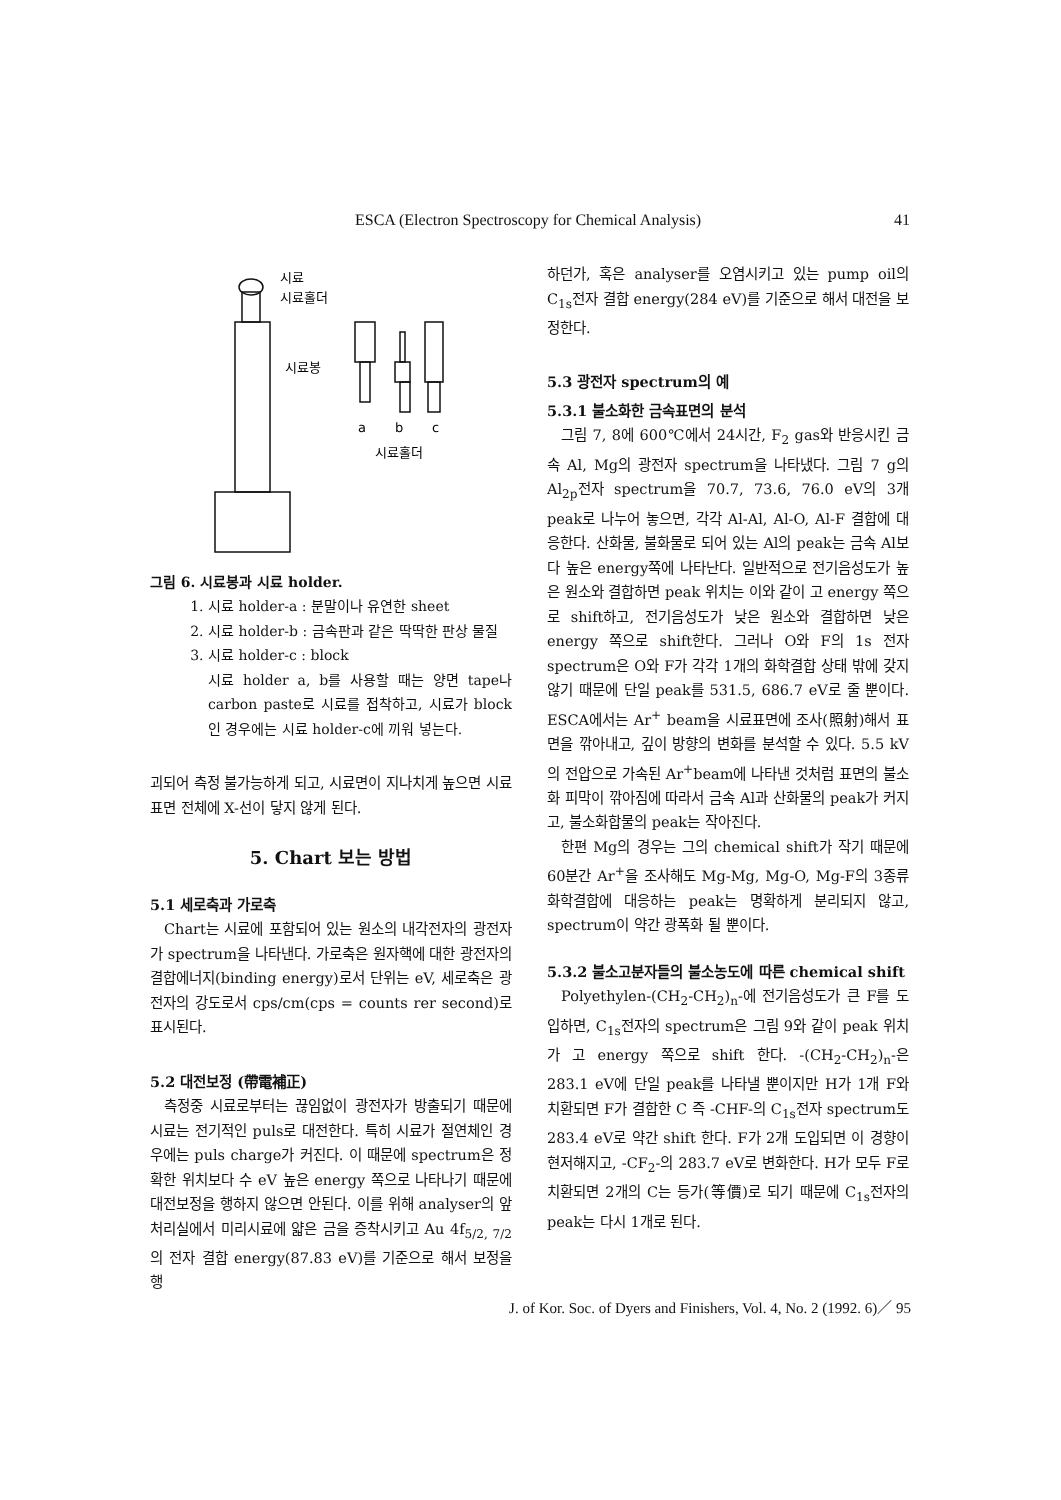ESCA (Electron Spectroscopy for Chemical Analysis) 41
시료
시료홀더
시료봉
a
b
c
시료홀더
그림 6. 시료봉과 시료 holder.
1. 시료 holder-a : 분말이나 유연한 sheet
2. 시료 holder-b : 금속판과 같은 딱딱한 판상 물질
3. 시료 holder-c : block
시료 holder a, b를 사용할 때는 양면 tape나 carbon paste로 시료를 접착하고, 시료가 block인 경우에는 시료 holder-c에 끼워 넣는다.
괴되어 측정 불가능하게 되고, 시료면이 지나치게 높으면 시료표면 전체에 X-선이 닿지 않게 된다.
5. Chart 보는 방법
5.1 세로축과 가로축
Chart는 시료에 포함되어 있는 원소의 내각전자의 광전자가 spectrum을 나타낸다. 가로축은 원자핵에 대한 광전자의 결합에너지(binding energy)로서 단위는 eV, 세로축은 광전자의 강도로서 cps/cm(cps = counts rer second)로 표시된다.
5.2 대전보정 (帶電補正)
측정중 시료로부터는 끊임없이 광전자가 방출되기 때문에 시료는 전기적인 puls로 대전한다. 특히 시료가 절연체인 경우에는 puls charge가 커진다. 이 때문에 spectrum은 정확한 위치보다 수 eV 높은 energy 쪽으로 나타나기 때문에 대전보정을 행하지 않으면 안된다. 이를 위해 analyser의 앞처리실에서 미리시료에 얇은 금을 증착시키고 Au 4f<sub>5/2, 7/2</sub>의 전자 결합 energy(87.83 eV)를 기준으로 해서 보정을 행
하던가, 혹은 analyser를 오염시키고 있는 pump oil의 C<sub>1s</sub>전자 결합 energy(284 eV)를 기준으로 해서 대전을 보정한다.
5.3 광전자 spectrum의 예
5.3.1 불소화한 금속표면의 분석
그림 7, 8에 600℃에서 24시간, F<sub>2</sub> gas와 반응시킨 금속 Al, Mg의 광전자 spectrum을 나타냈다. 그림 7 g의 Al<sub>2p</sub>전자 spectrum을 70.7, 73.6, 76.0 eV의 3개 peak로 나누어 놓으면, 각각 Al-Al, Al-O, Al-F 결합에 대응한다. 산화물, 불화물로 되어 있는 Al의 peak는 금속 Al보다 높은 energy쪽에 나타난다. 일반적으로 전기음성도가 높은 원소와 결합하면 peak 위치는 이와 같이 고 energy 쪽으로 shift하고, 전기음성도가 낮은 원소와 결합하면 낮은 energy 쪽으로 shift한다. 그러나 O와 F의 1s 전자 spectrum은 O와 F가 각각 1개의 화학결합 상태 밖에 갖지 않기 때문에 단일 peak를 531.5, 686.7 eV로 줄 뿐이다. ESCA에서는 Ar<sup>+</sup> beam을 시료표면에 조사(照射)해서 표면을 깎아내고, 깊이 방향의 변화를 분석할 수 있다. 5.5 kV의 전압으로 가속된 Ar<sup>+</sup>beam에 나타낸 것처럼 표면의 불소화 피막이 깎아짐에 따라서 금속 Al과 산화물의 peak가 커지고, 불소화합물의 peak는 작아진다.
한편 Mg의 경우는 그의 chemical shift가 작기 때문에 60분간 Ar<sup>+</sup>을 조사해도 Mg-Mg, Mg-O, Mg-F의 3종류 화학결합에 대응하는 peak는 명확하게 분리되지 않고, spectrum이 약간 광폭화 될 뿐이다.
5.3.2 불소고분자들의 불소농도에 따른 chemical shift
Polyethylen-(CH<sub>2</sub>-CH<sub>2</sub>)<sub>n</sub>-에 전기음성도가 큰 F를 도입하면, C<sub>1s</sub>전자의 spectrum은 그림 9와 같이 peak 위치가 고 energy 쪽으로 shift 한다. -(CH<sub>2</sub>-CH<sub>2</sub>)<sub>n</sub>-은 283.1 eV에 단일 peak를 나타낼 뿐이지만 H가 1개 F와 치환되면 F가 결합한 C 즉 -CHF-의 C<sub>1s</sub>전자 spectrum도 283.4 eV로 약간 shift 한다. F가 2개 도입되면 이 경향이 현저해지고, -CF<sub>2</sub>-의 283.7 eV로 변화한다. H가 모두 F로 치환되면 2개의 C는 등가(等價)로 되기 때문에 C<sub>1s</sub>전자의 peak는 다시 1개로 된다.
J. of Kor. Soc. of Dyers and Finishers, Vol. 4, No. 2 (1992. 6)／ 95